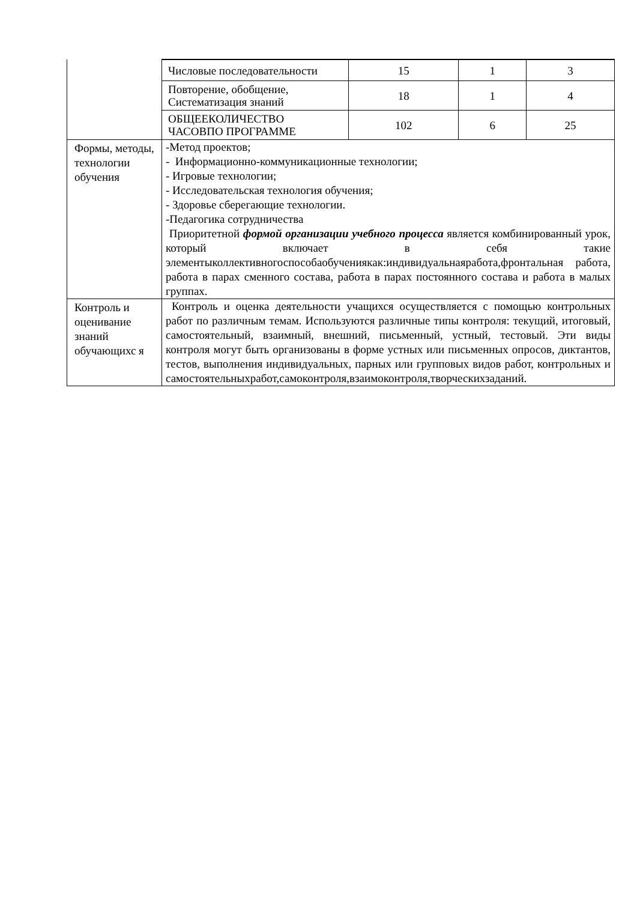| | / Числовые последовательности / 15 / 1 / 3 / / Повторение, обобщение, Систематизация знаний / 18 / 1 / 4 / / ОБЩЕЕКОЛИЧЕСТВО ЧАСОВПО ПРОГРАММЕ / 102 / 6 / 25 / |
| Формы, методы, технологии обучения | -Метод проектов; - Информационно-коммуникационные технологии; - Игровые технологии; - Исследовательская технология обучения; - Здоровье сберегающие технологии. -Педагогика сотрудничества Приоритетной формой организации учебного процесса является комбинированный урок, который включает в себя такие элементыколлективногоспособаобучениякак:индивидуальнаяработа,фронтальная работа, работа в парах сменного состава, работа в парах постоянного состава и работа в малых группах. |
| Контроль и оценивание знаний обучающихс я | Контроль и оценка деятельности учащихся осуществляется с помощью контрольных работ по различным темам. Используются различные типы контроля: текущий, итоговый, самостоятельный, взаимный, внешний, письменный, устный, тестовый. Эти виды контроля могут быть организованы в форме устных или письменных опросов, диктантов, тестов, выполнения индивидуальных, парных или групповых видов работ, контрольных и самостоятельныхработ,самоконтроля,взаимоконтроля,творческихзаданий. |